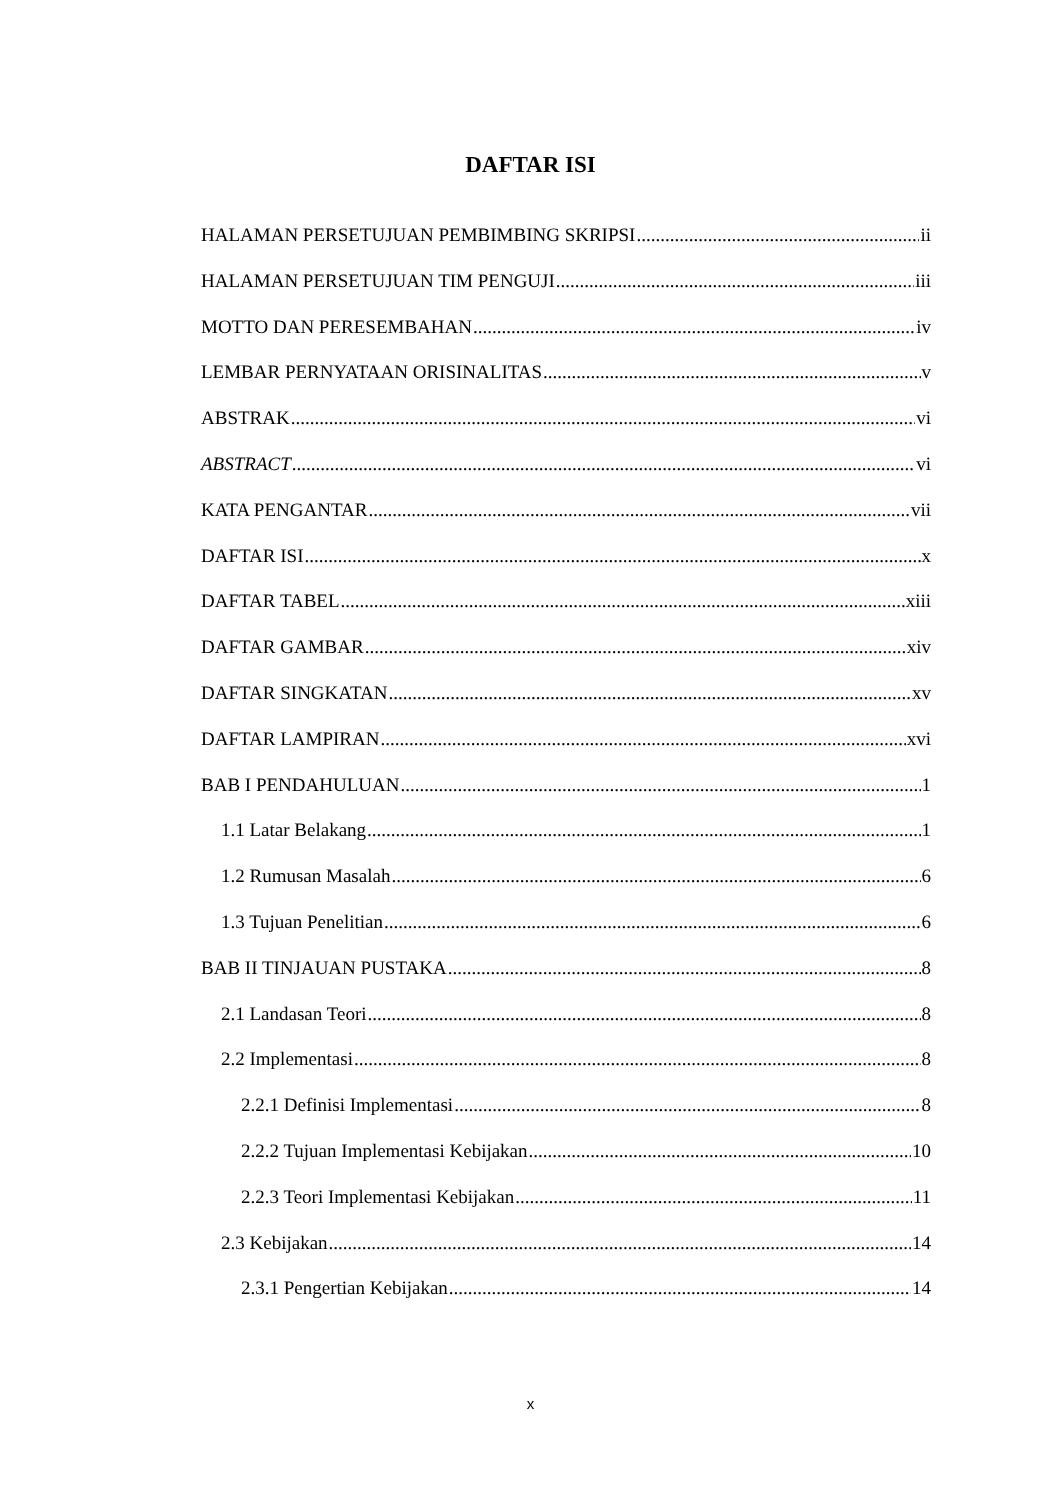DAFTAR ISI
HALAMAN PERSETUJUAN PEMBIMBING SKRIPSI ii
HALAMAN PERSETUJUAN TIM PENGUJI iii
MOTTO DAN PERESEMBAHAN iv
LEMBAR PERNYATAAN ORISINALITAS v
ABSTRAK vi
ABSTRACT vi
KATA PENGANTAR vii
DAFTAR ISI x
DAFTAR TABEL xiii
DAFTAR GAMBAR xiv
DAFTAR SINGKATAN xv
DAFTAR LAMPIRAN xvi
BAB I PENDAHULUAN 1
1.1 Latar Belakang 1
1.2 Rumusan Masalah 6
1.3 Tujuan Penelitian 6
BAB II TINJAUAN PUSTAKA 8
2.1 Landasan Teori 8
2.2 Implementasi 8
2.2.1 Definisi Implementasi 8
2.2.2 Tujuan Implementasi Kebijakan 10
2.2.3 Teori Implementasi Kebijakan 11
2.3 Kebijakan 14
2.3.1 Pengertian Kebijakan 14
x